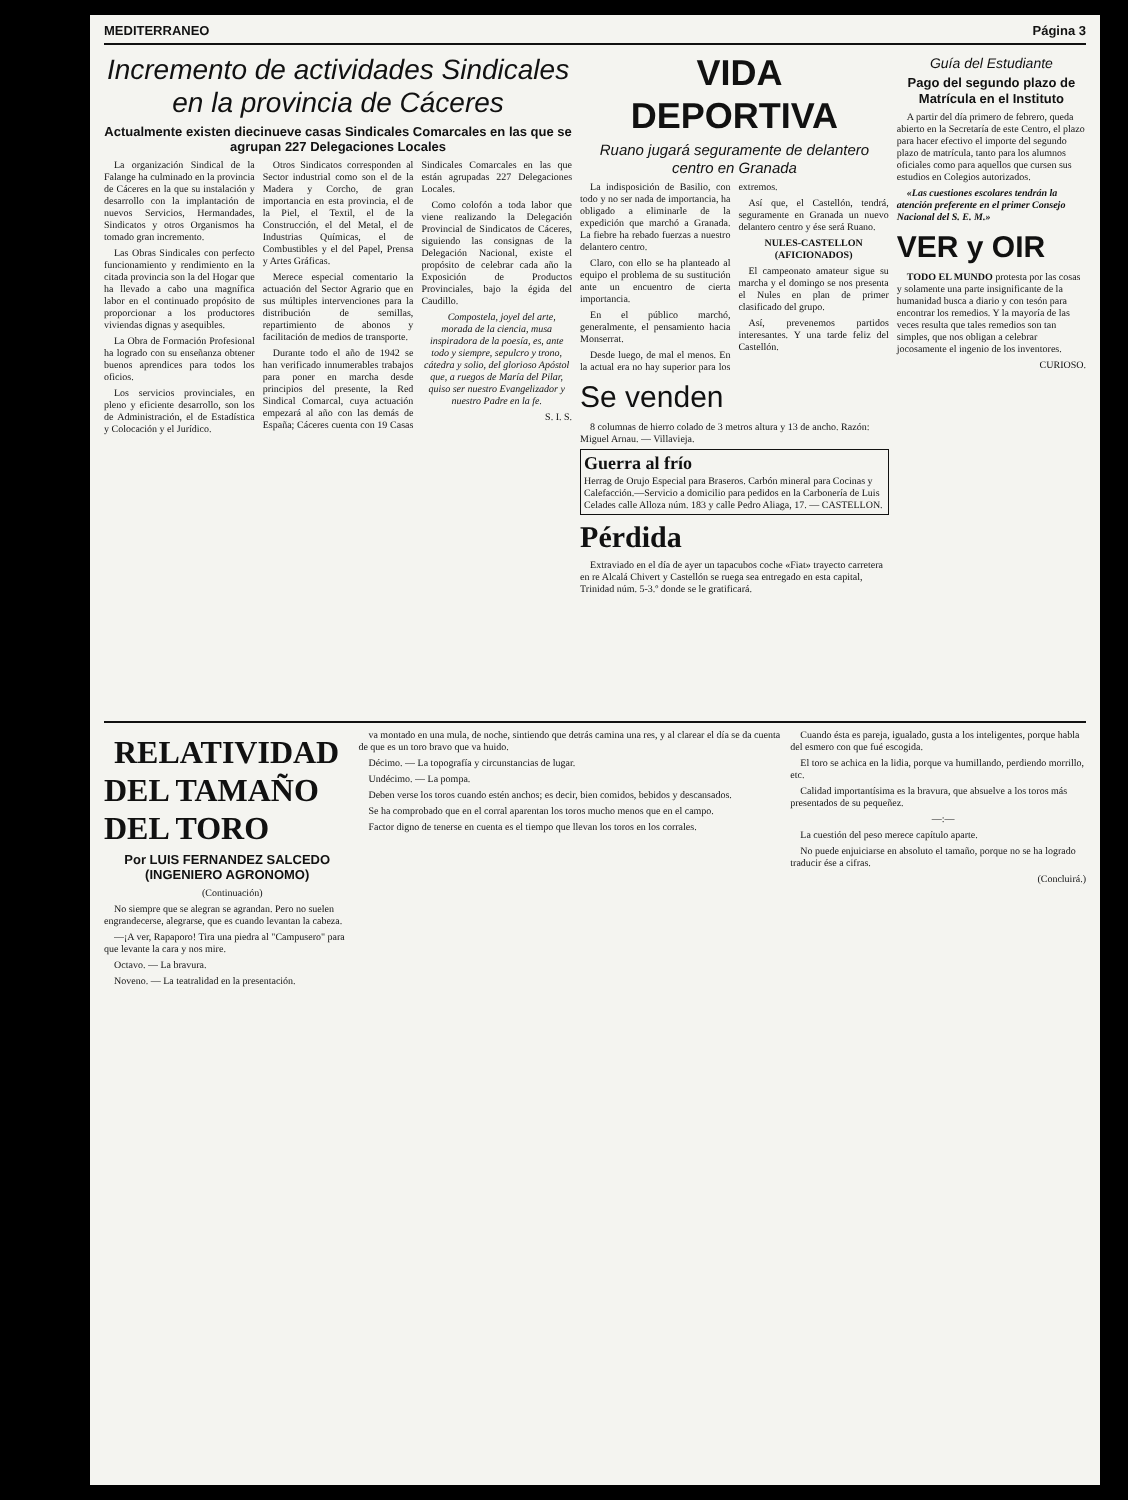MEDITERRANEO Página 3
Incremento de actividades Sindicales en la provincia de Cáceres
Actualmente existen diecinueve casas Sindicales Comarcales en las que se agrupan 227 Delegaciones Locales
La organización Sindical de la Falange ha culminado en la provincia de Cáceres en la que su instalación y desarrollo con la implantación de nuevos Servicios, Hermandades, Sindicatos y otros Organismos ha tomado gran incremento.
Las Obras Sindicales con perfecto funcionamiento y rendimiento en la citada provincia son la del Hogar que ha llevado a cabo una magnífica labor en el continuado propósito de proporcionar a los productores viviendas dignas y asequibles.
La Obra de Formación Profesional ha logrado con su enseñanza obtener buenos aprendices para todos los oficios.
Los servicios provinciales, en pleno y eficiente desarrollo, son los de Administración, el de Estadística y Colocación y el Jurídico.
Otros Sindicatos corresponden al Sector industrial como son el de la Madera y Corcho, de gran importancia en esta provincia, el de la Piel, el Textil, el de la Construcción, el del Metal, el de Industrias Químicas, el de Combustibles y el del Papel, Prensa y Artes Gráficas.
Merece especial comentario la actuación del Sector Agrario que en sus múltiples intervenciones para la distribución de semillas, repartimiento de abonos y facilitación de medios de transporte.
Durante todo el año de 1942 se han verificado innumerables trabajos para poner en marcha desde principios del presente, la Red Sindical Comarcal, cuya actuación empezará al año con las demás de España; Cáceres cuenta con 19 Casas Sindicales Comarcales en las que están agrupadas 227 Delegaciones Locales.
Como colofón a toda labor que viene realizando la Delegación Provincial de Sindicatos de Cáceres, siguiendo las consignas de la Delegación Nacional, existe el propósito de celebrar cada año la Exposición de Productos Provinciales, bajo la égida del Caudillo.
Compostela, joyel del arte, morada de la ciencia, musa inspiradora de la poesía, es, ante todo y siempre, sepulcro y trono, cátedra y solio, del glorioso Apóstol que, a ruegos de María del Pilar, quiso ser nuestro Evangelizador y nuestro Padre en la fe.
S. I. S.
VIDA DEPORTIVA
Ruano jugará seguramente de delantero centro en Granada
La indisposición de Basilio, con todo y no ser nada de importancia, ha obligado a eliminarle de la expedición que marchó a Granada. La fiebre ha rebado fuerzas a nuestro delantero centro.
Claro, con ello se ha planteado al equipo el problema de su sustitución ante un encuentro de cierta importancia.
En el público marchó, generalmente, el pensamiento hacia Monserrat.
Desde luego, de mal el menos. En la actual era no hay superior para los extremos.
Así que, el Castellón, tendrá, seguramente en Granada un nuevo delantero centro y ése será Ruano.
NULES-CASTELLON (AFICIONADOS)
El campeonato amateur sigue su marcha y el domingo se nos presenta el Nules en plan de primer clasificado del grupo.
Así, prevenemos partidos interesantes. Y una tarde feliz del Castellón.
Se venden
8 columnas de hierro colado de 3 metros altura y 13 de ancho. Razón: Miguel Arnau. — Villavieja.
Guerra al frío
Herrag de Orujo Especial para Braseros. Carbón mineral para Cocinas y Calefacción.—Servicio a domicilio para pedidos en la Carbonería de Luis Celades calle Alloza núm. 183 y calle Pedro Aliaga, 17. — CASTELLON.
Pérdida
Extraviado en el día de ayer un tapacubos coche «Fiat» trayecto carretera en re Alcalá Chivert y Castellón se ruega sea entregado en esta capital, Trinidad núm. 5-3.º donde se le gratificará.
Guía del Estudiante
Pago del segundo plazo de Matrícula en el Instituto
A partir del día primero de febrero, queda abierto en la Secretaría de este Centro, el plazo para hacer efectivo el importe del segundo plazo de matrícula, tanto para los alumnos oficiales como para aquellos que cursen sus estudios en Colegios autorizados.
«Las cuestiones escolares tendrán la atención preferente en el primer Consejo Nacional del S. E. M.»
VER y OIR
TODO EL MUNDO protesta por las cosas y solamente una parte insignificante de la humanidad busca a diario y con tesón para encontrar los remedios. Y la mayoría de las veces resulta que tales remedios son tan simples, que nos obligan a celebrar jocosamente el ingenio de los inventores.
CURIOSO.
RELATIVIDAD DEL TAMAÑO DEL TORO
Por LUIS FERNANDEZ SALCEDO
(INGENIERO AGRONOMO)
(Continuación)
No siempre que se alegran se agrandan. Pero no suelen engrandecerse, alegrarse, que es cuando levantan la cabeza.
—¡A ver, Rapaporo! Tira una piedra al "Campusero" para que levante la cara y nos mire.
Octavo. — La bravura.
Noveno. — La teatralidad en la presentación.
va montado en una mula, de noche, sintiendo que detrás camina una res, y al clarear el día se da cuenta de que es un toro bravo que va huido.
Décimo. — La topografía y circunstancias de lugar.
Undécimo. — La pompa.
Deben verse los toros cuando estén anchos; es decir, bien comidos, bebidos y descansados.
Se ha comprobado que en el corral aparentan los toros mucho menos que en el campo.
Factor digno de tenerse en cuenta es el tiempo que llevan los toros en los corrales.
Cuando ésta es pareja, igualado, gusta a los inteligentes, porque habla del esmero con que fué escogida.
El toro se achica en la lidia, porque va humillando, perdiendo morrillo, etc.
Calidad importantísima es la bravura, que absuelve a los toros más presentados de su pequeñez.
—:—
La cuestión del peso merece capítulo aparte.
No puede enjuiciarse en absoluto el tamaño, porque no se ha logrado traducir ése a cifras.
(Concluirá.)